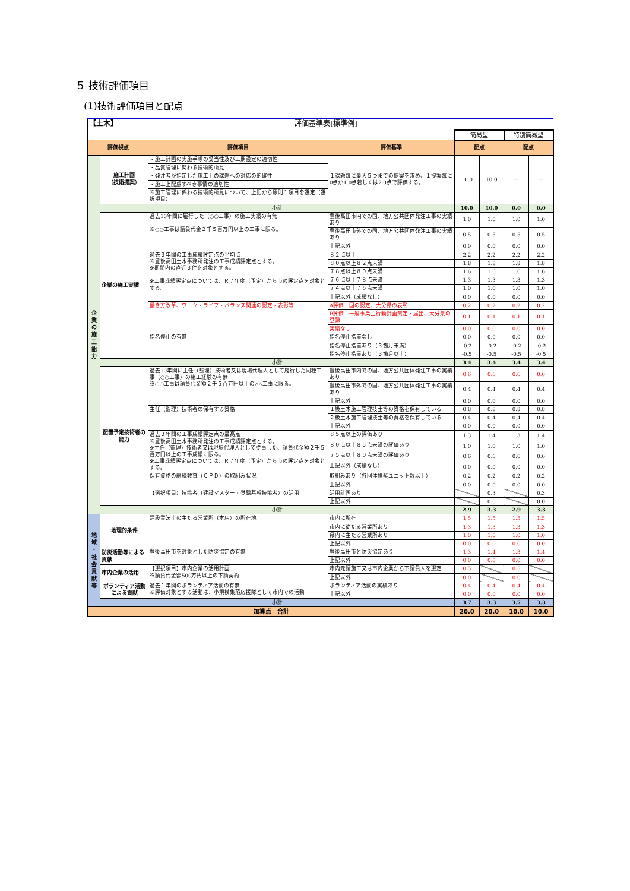５ 技術評価項目
(1)技術評価項目と配点
| 【土木】 | | 評価基準表[標準例] | | | | | |
| | | | | 簡易型 | | 特別簡易型 | |
| 評価視点 | | 評価項目 | 評価基準 | 配点 | | 配点 | |
| 企 業 の 施 工 能 力 | 施工計画 （技術提案） | ・施工計画の実施手順の妥当性及び工期設定の適切性 | １課題毎に最大５つまでの提案を求め、１提案毎に0点か1.0点若しくは2.0点で評価する。 | 10.0 | 10.0 | － | － |
| | | ・品質管理に関わる技術的所見 | | | | | |
| | | ・発注者が指定した施工上の課題への対応の的確性 | | | | | |
| | | ・施工上配慮すべき事情の適切性 | | | | | |
| | | ※施工管理に係わる技術的所見について、上記から原則１項目を選定（選択項目） | | | | | |
| | 小計 | | | 10.0 | 10.0 | 0.0 | 0.0 |
| | 企業の施工実績 | 過去10年間に履行した（○○工事）の施工実績の有無 ※○○工事は請負代金２千５百万円以上の工事に限る。 | 豊後高田市内での国、地方公共団体発注工事の実績あり | 1.0 | 1.0 | 1.0 | 1.0 |
| | | | 豊後高田市外での国、地方公共団体発注工事の実績あり | 0.5 | 0.5 | 0.5 | 0.5 |
| | | | 上記以外 | 0.0 | 0.0 | 0.0 | 0.0 |
| | | 過去３年間の工事成績評定点の平均点 ※豊後高田土木事務所発注の工事成績評定点とする。 ※期間内の直近３件を対象とする。 ※工事成績評定点については、Ｒ７年度（予定）から市の評定点を対象とする。 | ８２点以上 | 2.2 | 2.2 | 2.2 | 2.2 |
| | | | ８０点以上８２点未満 | 1.8 | 1.8 | 1.8 | 1.8 |
| | | | ７８点以上８０点未満 | 1.6 | 1.6 | 1.6 | 1.6 |
| | | | ７６点以上７８点未満 | 1.3 | 1.3 | 1.3 | 1.3 |
| | | | ７４点以上７６点未満 | 1.0 | 1.0 | 1.0 | 1.0 |
| | | | 上記以外（成績なし） | 0.0 | 0.0 | 0.0 | 0.0 |
| | | 働き方改革、ワーク・ライフ・バランス関連の認定・表彰等 | A評価 国の認定、大分県の表彰 | 0.2 | 0.2 | 0.2 | 0.2 |
| | | | B評価 一般事業主行動計画策定・届出、大分県の登録 | 0.1 | 0.1 | 0.1 | 0.1 |
| | | | 実績なし | 0.0 | 0.0 | 0.0 | 0.0 |
| | | 指名停止の有無 | 指名停止措置なし | 0.0 | 0.0 | 0.0 | 0.0 |
| | | | 指名停止措置あり（３箇月未満） | -0.2 | -0.2 | -0.2 | -0.2 |
| | | | 指名停止措置あり（３箇月以上） | -0.5 | -0.5 | -0.5 | -0.5 |
| | 小計 | | | 3.4 | 3.4 | 3.4 | 3.4 |
| | 配置予定技術者の能力 | 過去10年間に主任（監理）技術者又は現場代理人として履行した同種工事（○○工事）の施工経験の有無 ※○○工事は請負代金額２千５百万円以上の△△工事に限る。 | 豊後高田市内での国、地方公共団体発注工事の実績あり | 0.6 | 0.6 | 0.6 | 0.6 |
| | | | 豊後高田市外での国、地方公共団体発注工事の実績あり | 0.4 | 0.4 | 0.4 | 0.4 |
| | | | 上記以外 | 0.0 | 0.0 | 0.0 | 0.0 |
| | | 主任（監理）技術者の保有する資格 | １級土木施工管理技士等の資格を保有している | 0.8 | 0.8 | 0.8 | 0.8 |
| | | | ２級土木施工管理技士等の資格を保有している | 0.4 | 0.4 | 0.4 | 0.4 |
| | | | 上記以外 | 0.0 | 0.0 | 0.0 | 0.0 |
| | | 過去３年間の工事成績評定点の最高点 ※豊後高田土木事務所発注の工事成績評定点とする。 ※主任（監理）技術者又は現場代理人として従事した、請負代金額２千５百万円以上の工事成績に限る。 ※工事成績評定点については、Ｒ７年度（予定）から市の評定点を対象とする。 | ８５点以上の評価あり | 1.3 | 1.4 | 1.3 | 1.4 |
| | | | ８０点以上８５点未満の評価あり | 1.0 | 1.0 | 1.0 | 1.0 |
| | | | ７５点以上８０点未満の評価あり | 0.6 | 0.6 | 0.6 | 0.6 |
| | | | 上記以外（成績なし） | 0.0 | 0.0 | 0.0 | 0.0 |
| | | 保有資格の継続教育（ＣＰＤ）の取組み状況 | 取組みあり（各団体推奨ユニット数以上） | 0.2 | 0.2 | 0.2 | 0.2 |
| | | | 上記以外 | 0.0 | 0.0 | 0.0 | 0.0 |
| | | 【選択項目】技能者（建設マスター・登録基幹技能者）の活用 | 活用計画あり | | 0.3 | | 0.3 |
| | | | 上記以外 | | 0.0 | | 0.0 |
| | 小計 | | | 2.9 | 3.3 | 2.9 | 3.3 |
| 地 域 ・ 社 会 貢 献 等 | 地理的条件 | 建設業法上の主たる営業所（本店）の所在地 | 市内に所在 | 1.5 | 1.5 | 1.5 | 1.5 |
| | | | 市内に従たる営業所あり | 1.3 | 1.3 | 1.3 | 1.3 |
| | | | 県内に主たる営業所あり | 1.0 | 1.0 | 1.0 | 1.0 |
| | | | 上記以外 | 0.0 | 0.0 | 0.0 | 0.0 |
| | 防災活動等による貢献 | 豊後高田市を対象とした防災協定の有無 | 豊後高田市と防災協定あり | 1.3 | 1.4 | 1.3 | 1.4 |
| | | | 上記以外 | 0.0 | 0.0 | 0.0 | 0.0 |
| | 市内企業の活用 | 【選択項目】市内企業の活用計画 ※請負代金額500万円以上の下請契約 | 市内元請施工又は市内企業から下請負人を選定 | 0.5 | | 0.5 | |
| | | | 上記以外 | 0.0 | | 0.0 | |
| | ボランティア活動による貢献 | 過去１年間のボランティア活動の有無 ※評価対象とする活動は、小規模集落応援隊として市内での活動 | ボランティア活動の実績あり | 0.4 | 0.4 | 0.4 | 0.4 |
| | | | 上記以外 | 0.0 | 0.0 | 0.0 | 0.0 |
| | 小計 | | | 3.7 | 3.3 | 3.7 | 3.3 |
| 加算点 合計 | | | | 20.0 | 20.0 | 10.0 | 10.0 |